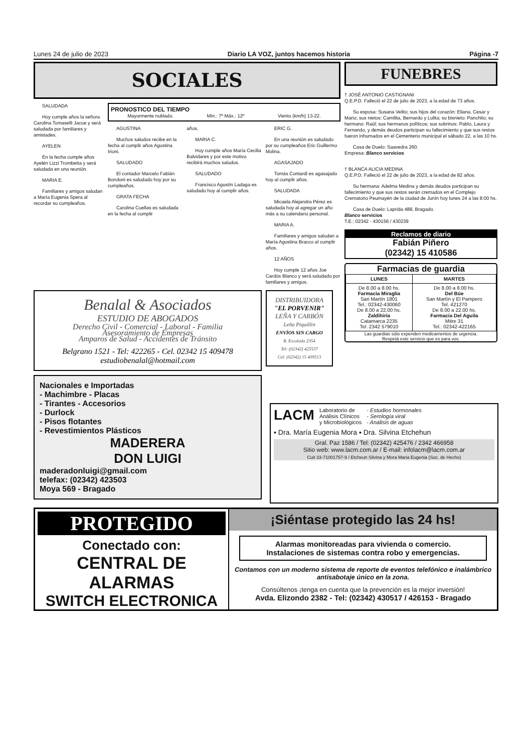Lunes 24 de julio de 2023 Diario LA VOZ, juntos hacemos historia Página -7
SOCIALES
SALUDADA
Hoy cumple años la señora Carolina Tomaselli Jacue y será saludada por familiares y amistades.
AYELEN
En la fecha cumple años Ayelén Lizzi Trombetta y será saludada en una reunión.
MARIA E.
Familiares y amigos saludan a María Eugenia Spera al recordar su cumpleaños.
PRONOSTICO DEL TIEMPO
Mayormente nublado. Mín.: 7º Máx.: 12º Viento (km/h) 13-22.
AGUSTINA
Muchos saludos recibe en la fecha al cumplir años Agustina Irioni.
SALUDADO
El contador Marcelo Fabián Bondoni es saludado hoy por su cumpleaños.
GRATA FECHA
Carolina Cuellas es saludada en la fecha al cumplir
años.
MARIA C.
Hoy cumple años María Cecilia Balvidares y por este motivo recibirá muchos saludos.
SALUDADO
Francisco Agustín Ladaga es saludado hoy al cumplir años.
ERIC G.
En una reunión es saludado por su cumpleaños Eric Guillermo Molina.
AGASAJADO
Tomás Contardi es agasajado hoy al cumplir años.
SALUDADA
Micaela Alejandra Pérez es saludada hoy al agregar un año más a su calendario personal.
MARIA A.
Familiares y amigos saludan a María Agustina Bracco al cumplir años.
12 AÑOS
Hoy cumple 12 años Joe Cardús Blanco y será saludado por familiares y amigos.
Benalal & Asociados
ESTUDIO DE ABOGADOS
Derecho Civil - Comercial - Laboral - Familia
Asesoramiento de Empresas
Amparos de Salud - Accidentes de Tránsito
Belgrano 1521 - Tel: 422265 - Cel. 02342 15 409478
estudiobenalal@hotmail.com
Nacionales e Importadas
- Machimbre - Placas
- Tirantes - Accesorios
- Durlock
- Pisos flotantes
- Revestimientos Plásticos
MADERERA
DON LUIGI
maderadonluigi@gmail.com
telefax: (02342) 423503
Moya 569 - Bragado
DISTRIBUIDORA
"EL PORVENIR"
LEÑA Y CARBÓN
Leña Piquillin
ENVÍOS SIN CARGO
R. Escalada 2354
Tel: (02342) 425537
Cel: (02342) 15 409513
FUNEBRES
† JOSÉ ANTONIO CASTIGNANI
Q.E.P.D. Falleció el 22 de julio de 2023, a la edad de 73 años.
Su esposa: Susana Velito; sus hijos del corazón: Eliana, Cesar y Mario; sus nietos: Camilita, Bernardo y Lulita; su bisnieto: Panchito; su hermano: Raúl; sus hermanos políticos; sus sobrinos: Pablo, Laura y Fernando, y demás deudos participan su fallecimiento y que sus restos fueron inhumados en el Cementerio municipal el sábado 22, a las 10 hs.
Casa de Duelo: Saavedra 260.
Empresa: Blanco servicios
† BLANCA ALICIA MEDINA
Q.E.P.D. Falleció el 22 de julio de 2023, a la edad de 82 años.
Su hermana: Adelma Medina y demás deudos participan su fallecimiento y que sus restos serán cremados en el Complejo Crematorio Peumayén de la ciudad de Junín hoy lunes 24 a las 8:00 hs.
Casa de Duelo: Laprida 488, Bragado.
Blanco servicios
T.E.: 02342 - 430156 / 430239
Reclamos de diario
Fabián Piñero
(02342) 15 410586
Farmacias de guardia
| LUNES | MARTES |
| --- | --- |
| De 8.00 a 8.00 hs. Farmacia Miraglia San Martín 1801 Tel.: 02342-430060 De 8.00 a 22.00 hs. Zaldihiria Catamarca 2235 Tel. 2342 579010 | De 8.00 a 8.00 hs. Del Búe San Martín y El Pampero Tel. 421270 De 8.00 a 22.00 hs. Farmacia Del Aguila Mitre 31 Tel.: 02342-422165 |
Las guardias sólo expenden medicamentos de urgencia.
Respetá este servicio que es para vos.
LACM Laboratorio de
Análisis Clínicos
y Microbiológicos - Estudios hormonales
- Serología viral
- Análisis de aguas
▪ Dra. María Eugenia Mora ▪ Dra. Silvina Etchehun
Gral. Paz 1586 / Tel: (02342) 425476 / 2342 466958
Sitio web: www.lacm.com.ar / E-mail: infolacm@lacm.com.ar
Cuit 33-71001757-9 / Etcheun Silvina y Mora Maria Eugenia (Soc. de Hecho)
PROTEGIDO
Conectado con:
CENTRAL DE ALARMAS
SWITCH ELECTRONICA
¡Siéntase protegido las 24 hs!
Alarmas monitoreadas para vivienda o comercio.
Instalaciones de sistemas contra robo y emergencias.
Contamos con un moderno sistema de reporte de eventos telefónico e inalámbrico antisabotaje único en la zona.
Consúltenos ¡tenga en cuenta que la prevención es la mejor inversión!
Avda. Elizondo 2382 - Tel: (02342) 430517 / 426153 - Bragado